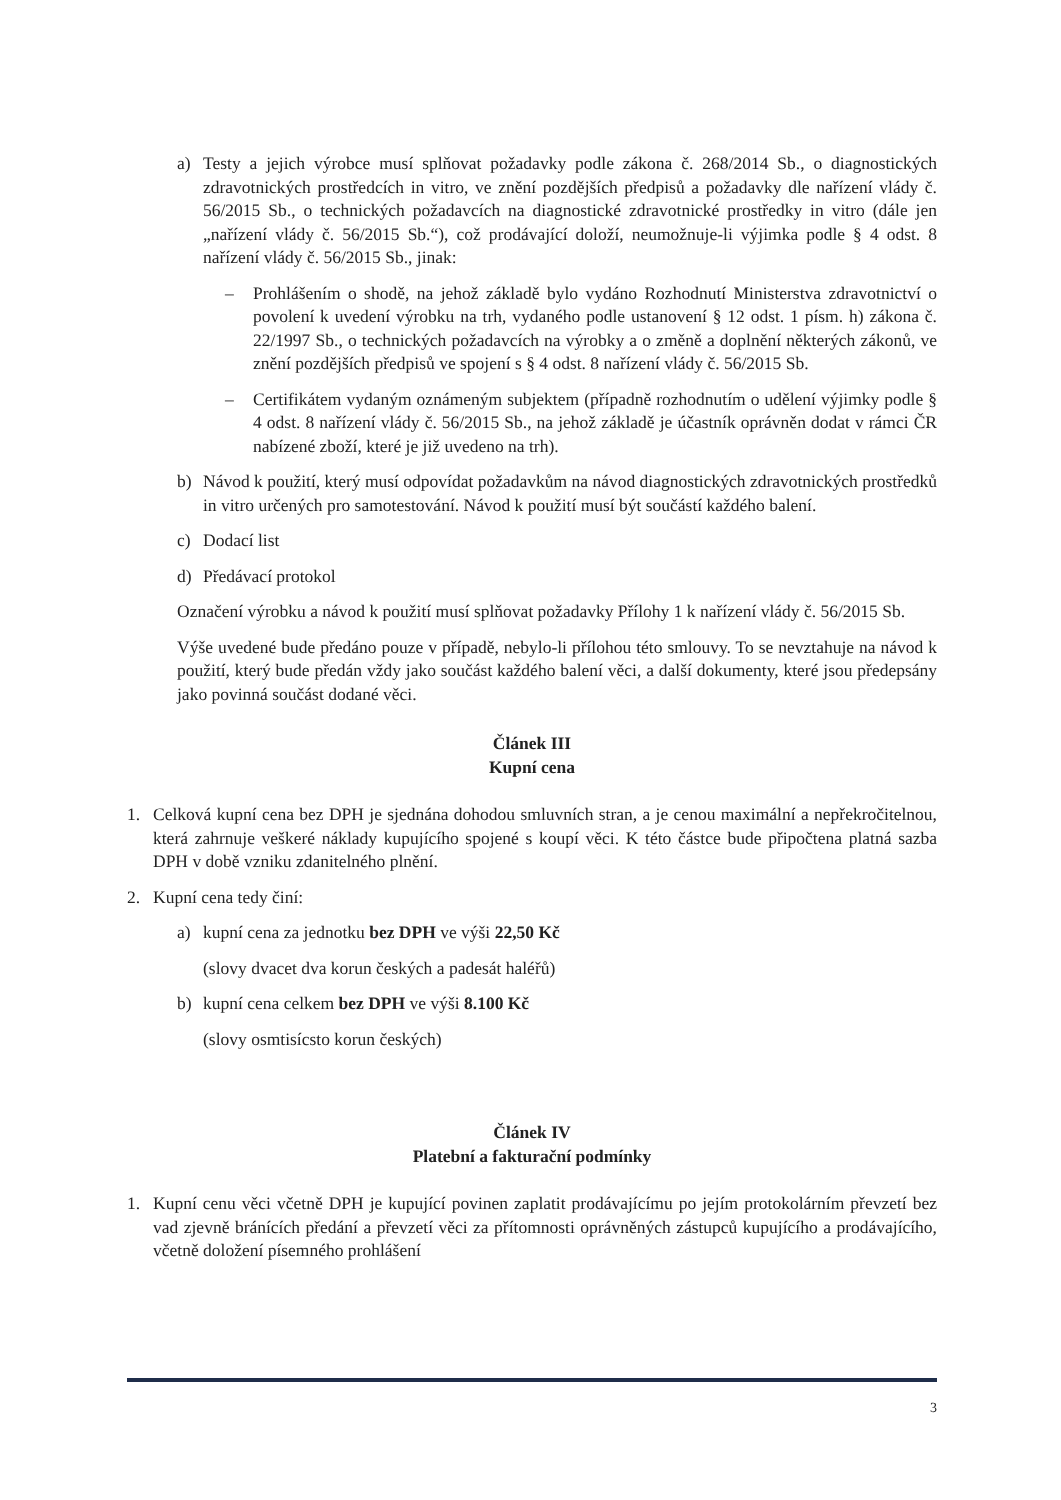a) Testy a jejich výrobce musí splňovat požadavky podle zákona č. 268/2014 Sb., o diagnostických zdravotnických prostředcích in vitro, ve znění pozdějších předpisů a požadavky dle nařízení vlády č. 56/2015 Sb., o technických požadavcích na diagnostické zdravotnické prostředky in vitro (dále jen „nařízení vlády č. 56/2015 Sb.“), což prodávající doloží, neumožnuje-li výjimka podle § 4 odst. 8 nařízení vlády č. 56/2015 Sb., jinak:
– Prohlášením o shodě, na jehož základě bylo vydáno Rozhodnutí Ministerstva zdravotnictví o povolení k uvedení výrobku na trh, vydaného podle ustanovení § 12 odst. 1 písm. h) zákona č. 22/1997 Sb., o technických požadavcích na výrobky a o změně a doplnění některých zákonů, ve znění pozdějších předpisů ve spojení s § 4 odst. 8 nařízení vlády č. 56/2015 Sb.
– Certifikátem vydaným oznámeným subjektem (případně rozhodnutím o udělení výjimky podle § 4 odst. 8 nařízení vlády č. 56/2015 Sb., na jehož základě je účastník oprávněn dodat v rámci ČR nabízené zboží, které je již uvedeno na trh).
b) Návod k použití, který musí odpovídat požadavkům na návod diagnostických zdravotnických prostředků in vitro určených pro samotestování. Návod k použití musí být součástí každého balení.
c) Dodací list
d) Předávací protokol
Označení výrobku a návod k použití musí splňovat požadavky Přílohy 1 k nařízení vlády č. 56/2015 Sb.
Výše uvedené bude předáno pouze v případě, nebylo-li přílohou této smlouvy. To se nevztahuje na návod k použití, který bude předán vždy jako součást každého balení věci, a další dokumenty, které jsou předepsány jako povinná součást dodané věci.
Článek III
Kupní cena
1. Celková kupní cena bez DPH je sjednána dohodou smluvních stran, a je cenou maximální a nepřekročitelnou, která zahrnuje veškeré náklady kupujícího spojené s koupí věci. K této částce bude připočtena platná sazba DPH v době vzniku zdanitelného plnění.
2. Kupní cena tedy činí:
a) kupní cena za jednotku bez DPH ve výši 22,50 Kč
(slovy dvacet dva korun českých a padesát haléřů)
b) kupní cena celkem bez DPH ve výši 8.100 Kč
(slovy osmtisícsto korun českých)
Článek IV
Platební a fakturační podmínky
1. Kupní cenu věci včetně DPH je kupující povinen zaplatit prodávajícímu po jejím protokolárním převzetí bez vad zjevně bránících předání a převzetí věci za přítomnosti oprávněných zástupců kupujícího a prodávajícího, včetně doložení písemného prohlášení
3